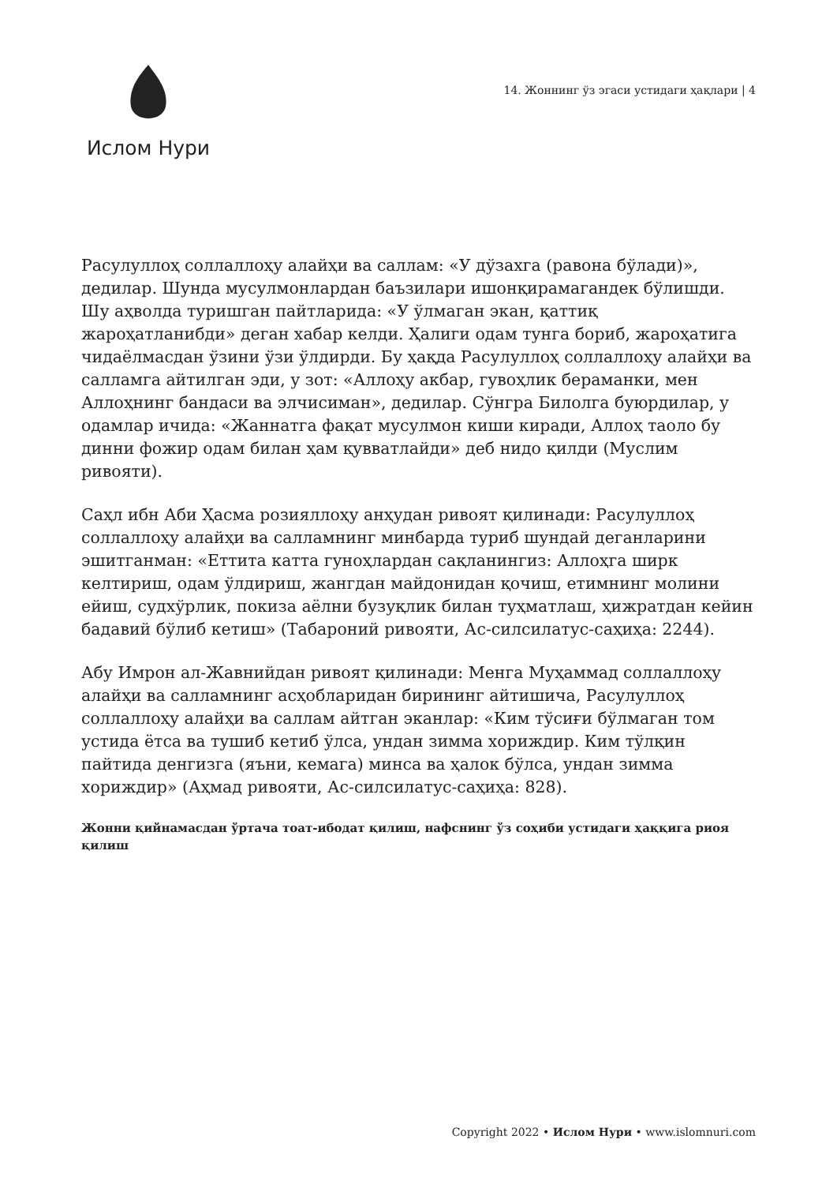Ислом Нури
14. Жоннинг ўз эгаси устидаги ҳақлари | 4
Расулуллоҳ соллаллоҳу алайҳи ва саллам: «У дўзахга (равона бўлади)», дедилар. Шунда мусулмонлардан баъзилари ишонқирамагандек бўлишди. Шу аҳволда туришган пайтларида: «У ўлмаган экан, қаттиқ жароҳатланибди» деган хабар келди. Ҳалиги одам тунга бориб, жароҳатига чидаёлмасдан ўзини ўзи ўлдирди. Бу ҳақда Расулуллоҳ соллаллоҳу алайҳи ва салламга айтилган эди, у зот: «Аллоҳу акбар, гувоҳлик бераманки, мен Аллоҳнинг бандаси ва элчисиман», дедилар. Сўнгра Билолга буюрдилар, у одамлар ичида: «Жаннатга фақат мусулмон киши киради, Аллоҳ таоло бу динни фожир одам билан ҳам қувватлайди» деб нидо қилди (Муслим ривояти).
Саҳл ибн Аби Ҳасма розияллоҳу анҳудан ривоят қилинади: Расулуллоҳ соллаллоҳу алайҳи ва салламнинг минбарда туриб шундай деганларини эшитганман: «Еттита катта гуноҳлардан сақланингиз: Аллоҳга ширк келтириш, одам ўлдириш, жангдан майдонидан қочиш, етимнинг молини ейиш, судхўрлик, покиза аёлни бузуқлик билан туҳматлаш, ҳижратдан кейин бадавий бўлиб кетиш» (Табароний ривояти, Ас-силсилатус-саҳиҳа: 2244).
Абу Имрон ал-Жавнийдан ривоят қилинади: Менга Муҳаммад соллаллоҳу алайҳи ва салламнинг асҳобларидан бирининг айтишича, Расулуллоҳ соллаллоҳу алайҳи ва саллам айтган эканлар: «Ким тўсиғи бўлмаган том устида ётса ва тушиб кетиб ўлса, ундан зимма хориждир. Ким тўлқин пайтида денгизга (яъни, кемага) минса ва ҳалок бўлса, ундан зимма хориждир» (Аҳмад ривояти, Ас-силсилатус-саҳиҳа: 828).
Жонни қийнамасдан ўртача тоат-ибодат қилиш, нафснинг ўз соҳиби устидаги ҳаққига риоя қилиш
Copyright 2022 • Ислом Нури • www.islomnuri.com